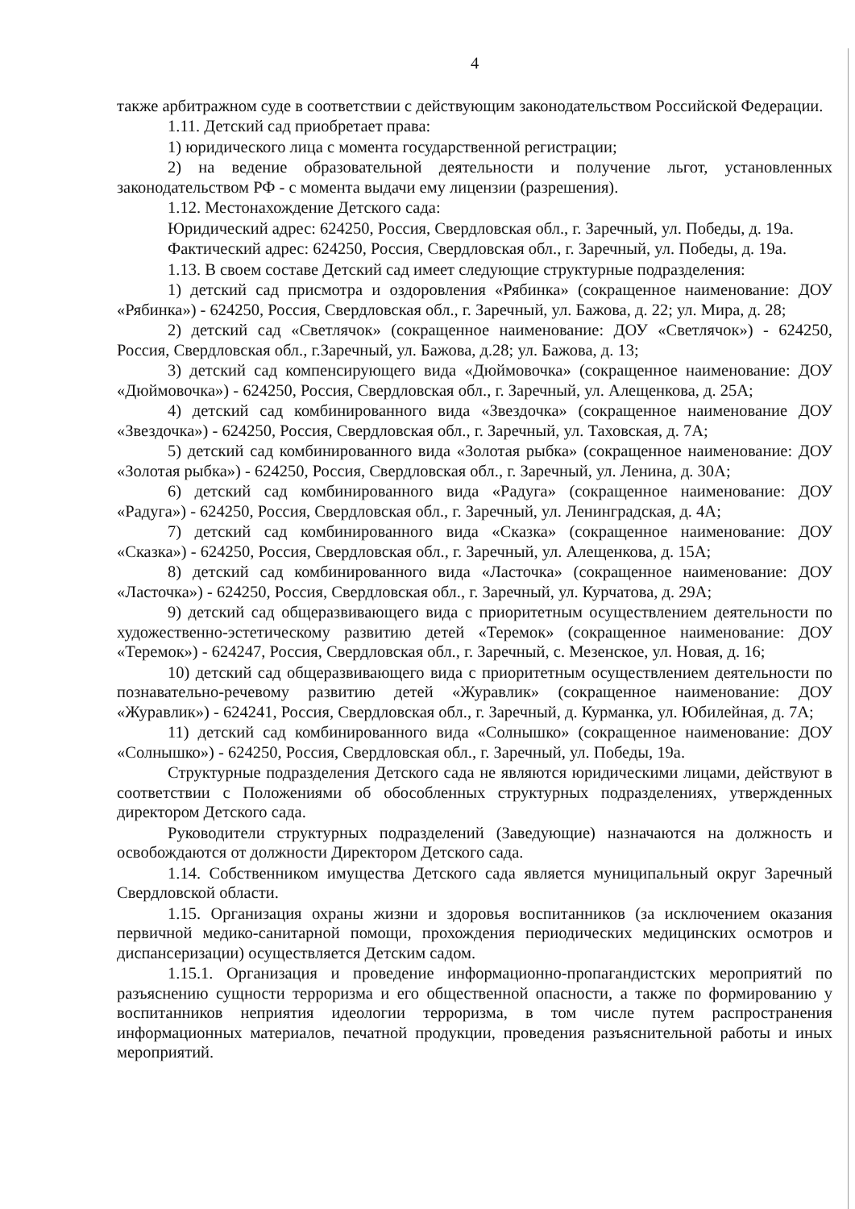4
также арбитражном суде в соответствии с действующим законодательством Российской Федерации.
1.11. Детский сад приобретает права:
1) юридического лица с момента государственной регистрации;
2) на ведение образовательной деятельности и получение льгот, установленных законодательством РФ - с момента выдачи ему лицензии (разрешения).
1.12. Местонахождение Детского сада:
Юридический адрес: 624250, Россия, Свердловская обл., г. Заречный, ул. Победы, д. 19а.
Фактический адрес: 624250, Россия, Свердловская обл., г. Заречный, ул. Победы, д. 19а.
1.13. В своем составе Детский сад имеет следующие структурные подразделения:
1) детский сад присмотра и оздоровления «Рябинка» (сокращенное наименование: ДОУ «Рябинка») - 624250, Россия, Свердловская обл., г. Заречный, ул. Бажова, д. 22; ул. Мира, д. 28;
2) детский сад «Светлячок» (сокращенное наименование: ДОУ «Светлячок») - 624250, Россия, Свердловская обл., г.Заречный, ул. Бажова, д.28; ул. Бажова, д. 13;
3) детский сад компенсирующего вида «Дюймовочка» (сокращенное наименование: ДОУ «Дюймовочка») - 624250, Россия, Свердловская обл., г. Заречный, ул. Алещенкова, д. 25А;
4) детский сад комбинированного вида «Звездочка» (сокращенное наименование ДОУ «Звездочка») - 624250, Россия, Свердловская обл., г. Заречный, ул. Таховская, д. 7А;
5) детский сад комбинированного вида «Золотая рыбка» (сокращенное наименование: ДОУ «Золотая рыбка») - 624250, Россия, Свердловская обл., г. Заречный, ул. Ленина, д. 30А;
6) детский сад комбинированного вида «Радуга» (сокращенное наименование: ДОУ «Радуга») - 624250, Россия, Свердловская обл., г. Заречный, ул. Ленинградская, д. 4А;
7) детский сад комбинированного вида «Сказка» (сокращенное наименование: ДОУ «Сказка») - 624250, Россия, Свердловская обл., г. Заречный, ул. Алещенкова, д. 15А;
8) детский сад комбинированного вида «Ласточка» (сокращенное наименование: ДОУ «Ласточка») - 624250, Россия, Свердловская обл., г. Заречный, ул. Курчатова, д. 29А;
9) детский сад общеразвивающего вида с приоритетным осуществлением деятельности по художественно-эстетическому развитию детей «Теремок» (сокращенное наименование: ДОУ «Теремок») - 624247, Россия, Свердловская обл., г. Заречный, с. Мезенское, ул. Новая, д. 16;
10) детский сад общеразвивающего вида с приоритетным осуществлением деятельности по познавательно-речевому развитию детей «Журавлик» (сокращенное наименование: ДОУ «Журавлик») - 624241, Россия, Свердловская обл., г. Заречный, д. Курманка, ул. Юбилейная, д. 7А;
11) детский сад комбинированного вида «Солнышко» (сокращенное наименование: ДОУ «Солнышко») - 624250, Россия, Свердловская обл., г. Заречный, ул. Победы, 19а.
Структурные подразделения Детского сада не являются юридическими лицами, действуют в соответствии с Положениями об обособленных структурных подразделениях, утвержденных директором Детского сада.
Руководители структурных подразделений (Заведующие) назначаются на должность и освобождаются от должности Директором Детского сада.
1.14. Собственником имущества Детского сада является муниципальный округ Заречный Свердловской области.
1.15. Организация охраны жизни и здоровья воспитанников (за исключением оказания первичной медико-санитарной помощи, прохождения периодических медицинских осмотров и диспансеризации) осуществляется Детским садом.
1.15.1. Организация и проведение информационно-пропагандистских мероприятий по разъяснению сущности терроризма и его общественной опасности, а также по формированию у воспитанников неприятия идеологии терроризма, в том числе путем распространения информационных материалов, печатной продукции, проведения разъяснительной работы и иных мероприятий.